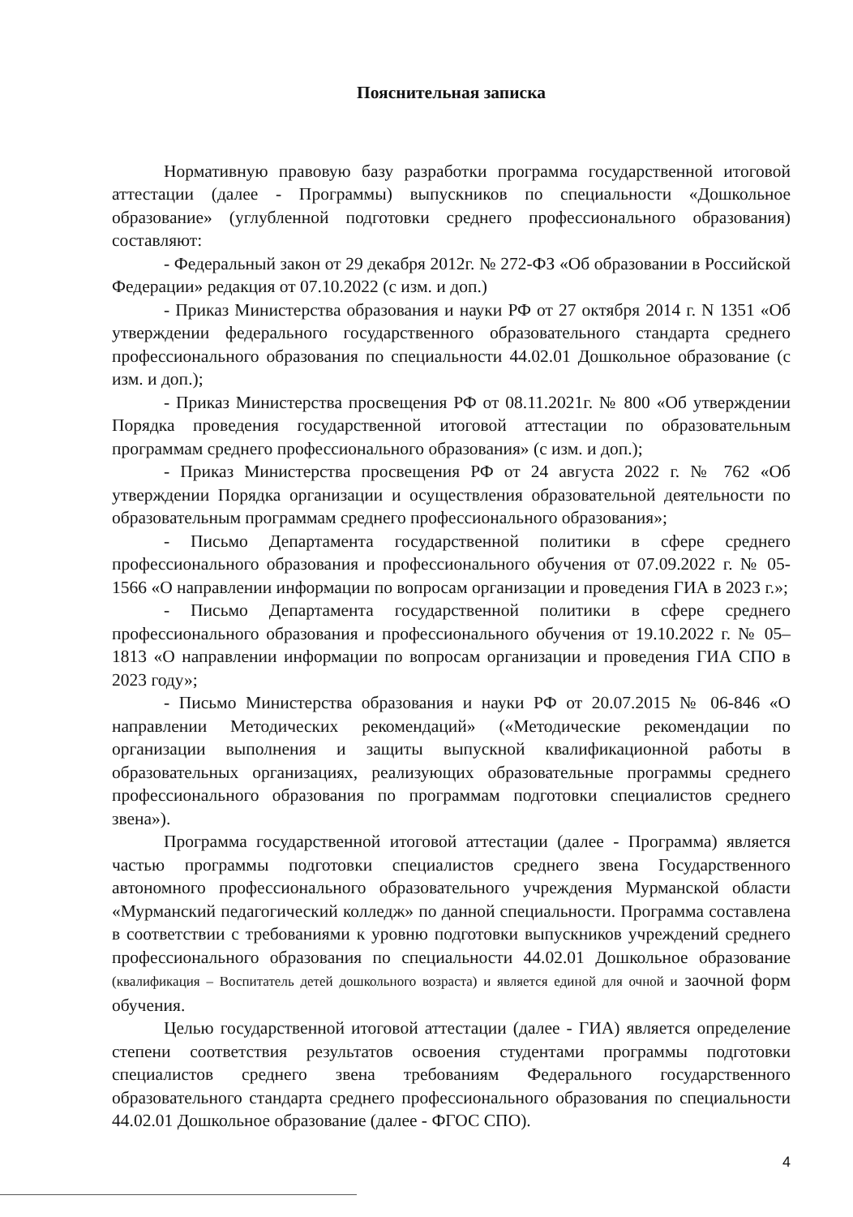Пояснительная записка
Нормативную правовую базу разработки программа государственной итоговой аттестации (далее - Программы) выпускников по специальности «Дошкольное образование» (углубленной подготовки среднего профессионального образования) составляют:
- Федеральный закон от 29 декабря 2012г. № 272-ФЗ «Об образовании в Российской Федерации» редакция от 07.10.2022 (с изм. и доп.)
- Приказ Министерства образования и науки РФ от 27 октября 2014 г. N 1351 «Об утверждении федерального государственного образовательного стандарта среднего профессионального образования по специальности 44.02.01 Дошкольное образование (с изм. и доп.);
- Приказ Министерства просвещения РФ от 08.11.2021г. № 800 «Об утверждении Порядка проведения государственной итоговой аттестации по образовательным программам среднего профессионального образования» (с изм. и доп.);
- Приказ Министерства просвещения РФ от 24 августа 2022 г. № 762 «Об утверждении Порядка организации и осуществления образовательной деятельности по образовательным программам среднего профессионального образования»;
- Письмо Департамента государственной политики в сфере среднего профессионального образования и профессионального обучения от 07.09.2022 г. № 05-1566 «О направлении информации по вопросам организации и проведения ГИА в 2023 г.»;
- Письмо Департамента государственной политики в сфере среднего профессионального образования и профессионального обучения от 19.10.2022 г. № 05–1813 «О направлении информации по вопросам организации и проведения ГИА СПО в 2023 году»;
- Письмо Министерства образования и науки РФ от 20.07.2015 № 06-846 «О направлении Методических рекомендаций» («Методические рекомендации по организации выполнения и защиты выпускной квалификационной работы в образовательных организациях, реализующих образовательные программы среднего профессионального образования по программам подготовки специалистов среднего звена»).
Программа государственной итоговой аттестации (далее - Программа) является частью программы подготовки специалистов среднего звена Государственного автономного профессионального образовательного учреждения Мурманской области «Мурманский педагогический колледж» по данной специальности. Программа составлена в соответствии с требованиями к уровню подготовки выпускников учреждений среднего профессионального образования по специальности 44.02.01 Дошкольное образование (квалификация – Воспитатель детей дошкольного возраста) и является единой для очной и заочной форм обучения.
Целью государственной итоговой аттестации (далее - ГИА) является определение степени соответствия результатов освоения студентами программы подготовки специалистов среднего звена требованиям Федерального государственного образовательного стандарта среднего профессионального образования по специальности 44.02.01 Дошкольное образование (далее - ФГОС СПО).
4